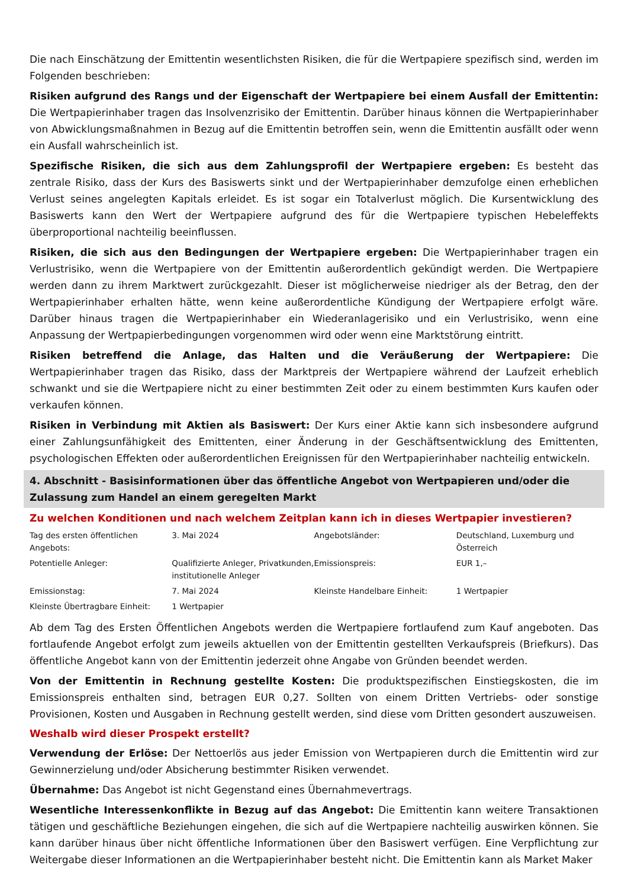Die nach Einschätzung der Emittentin wesentlichsten Risiken, die für die Wertpapiere spezifisch sind, werden im Folgenden beschrieben:
Risiken aufgrund des Rangs und der Eigenschaft der Wertpapiere bei einem Ausfall der Emittentin: Die Wertpapierinhaber tragen das Insolvenzrisiko der Emittentin. Darüber hinaus können die Wertpapierinhaber von Abwicklungsmaßnahmen in Bezug auf die Emittentin betroffen sein, wenn die Emittentin ausfällt oder wenn ein Ausfall wahrscheinlich ist.
Spezifische Risiken, die sich aus dem Zahlungsprofil der Wertpapiere ergeben: Es besteht das zentrale Risiko, dass der Kurs des Basiswerts sinkt und der Wertpapierinhaber demzufolge einen erheblichen Verlust seines angelegten Kapitals erleidet. Es ist sogar ein Totalverlust möglich. Die Kursentwicklung des Basiswerts kann den Wert der Wertpapiere aufgrund des für die Wertpapiere typischen Hebeleffekts überproportional nachteilig beeinflussen.
Risiken, die sich aus den Bedingungen der Wertpapiere ergeben: Die Wertpapierinhaber tragen ein Verlustrisiko, wenn die Wertpapiere von der Emittentin außerordentlich gekündigt werden. Die Wertpapiere werden dann zu ihrem Marktwert zurückgezahlt. Dieser ist möglicherweise niedriger als der Betrag, den der Wertpapierinhaber erhalten hätte, wenn keine außerordentliche Kündigung der Wertpapiere erfolgt wäre. Darüber hinaus tragen die Wertpapierinhaber ein Wiederanlagerisiko und ein Verlustrisiko, wenn eine Anpassung der Wertpapierbedingungen vorgenommen wird oder wenn eine Marktstörung eintritt.
Risiken betreffend die Anlage, das Halten und die Veräußerung der Wertpapiere: Die Wertpapierinhaber tragen das Risiko, dass der Marktpreis der Wertpapiere während der Laufzeit erheblich schwankt und sie die Wertpapiere nicht zu einer bestimmten Zeit oder zu einem bestimmten Kurs kaufen oder verkaufen können.
Risiken in Verbindung mit Aktien als Basiswert: Der Kurs einer Aktie kann sich insbesondere aufgrund einer Zahlungsunfähigkeit des Emittenten, einer Änderung in der Geschäftsentwicklung des Emittenten, psychologischen Effekten oder außerordentlichen Ereignissen für den Wertpapierinhaber nachteilig entwickeln.
4. Abschnitt - Basisinformationen über das öffentliche Angebot von Wertpapieren und/oder die Zulassung zum Handel an einem geregelten Markt
Zu welchen Konditionen und nach welchem Zeitplan kann ich in dieses Wertpapier investieren?
| Tag des ersten öffentlichen Angebots: | 3. Mai 2024 | Angebotsländer: | Deutschland, Luxemburg und Österreich |
| Potentielle Anleger: | Qualifizierte Anleger, Privatkunden, institutionelle Anleger | Emissionspreis: | EUR 1,– |
| Emissionstag: | 7. Mai 2024 | Kleinste Handelbare Einheit: | 1 Wertpapier |
| Kleinste Übertragbare Einheit: | 1 Wertpapier | | |
Ab dem Tag des Ersten Öffentlichen Angebots werden die Wertpapiere fortlaufend zum Kauf angeboten. Das fortlaufende Angebot erfolgt zum jeweils aktuellen von der Emittentin gestellten Verkaufspreis (Briefkurs). Das öffentliche Angebot kann von der Emittentin jederzeit ohne Angabe von Gründen beendet werden.
Von der Emittentin in Rechnung gestellte Kosten: Die produktspezifischen Einstiegskosten, die im Emissionspreis enthalten sind, betragen EUR 0,27. Sollten von einem Dritten Vertriebs- oder sonstige Provisionen, Kosten und Ausgaben in Rechnung gestellt werden, sind diese vom Dritten gesondert auszuweisen.
Weshalb wird dieser Prospekt erstellt?
Verwendung der Erlöse: Der Nettoerlös aus jeder Emission von Wertpapieren durch die Emittentin wird zur Gewinnerzielung und/oder Absicherung bestimmter Risiken verwendet.
Übernahme: Das Angebot ist nicht Gegenstand eines Übernahmevertrags.
Wesentliche Interessenkonflikte in Bezug auf das Angebot: Die Emittentin kann weitere Transaktionen tätigen und geschäftliche Beziehungen eingehen, die sich auf die Wertpapiere nachteilig auswirken können. Sie kann darüber hinaus über nicht öffentliche Informationen über den Basiswert verfügen. Eine Verpflichtung zur Weitergabe dieser Informationen an die Wertpapierinhaber besteht nicht. Die Emittentin kann als Market Maker